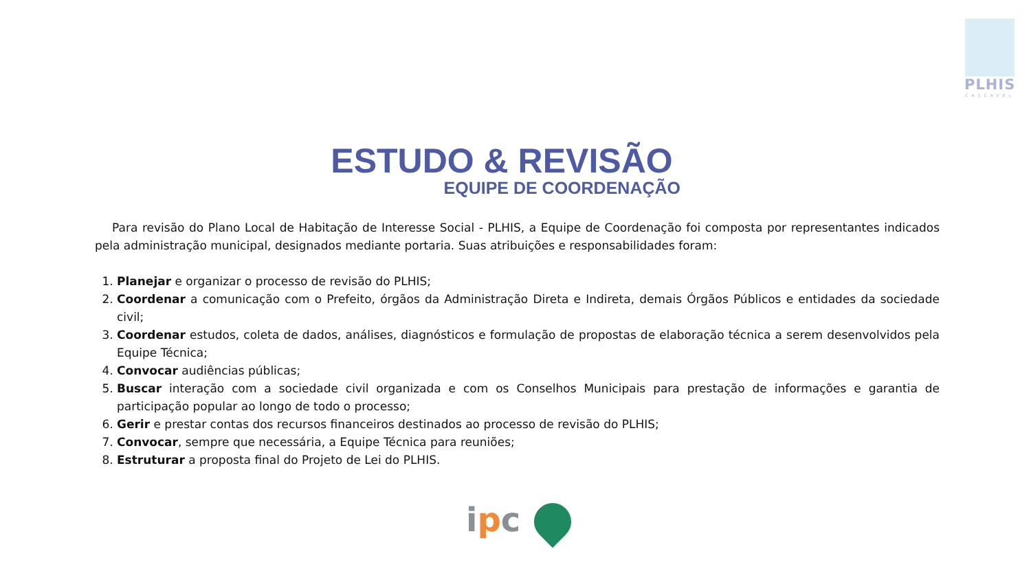PLHIS
CASCAVEL
ESTUDO & REVISÃO
EQUIPE DE COORDENAÇÃO
Para revisão do Plano Local de Habitação de Interesse Social - PLHIS, a Equipe de Coordenação foi composta por representantes indicados pela administração municipal, designados mediante portaria. Suas atribuições e responsabilidades foram:
1. Planejar e organizar o processo de revisão do PLHIS;
2. Coordenar a comunicação com o Prefeito, órgãos da Administração Direta e Indireta, demais Órgãos Públicos e entidades da sociedade civil;
3. Coordenar estudos, coleta de dados, análises, diagnósticos e formulação de propostas de elaboração técnica a serem desenvolvidos pela Equipe Técnica;
4. Convocar audiências públicas;
5. Buscar interação com a sociedade civil organizada e com os Conselhos Municipais para prestação de informações e garantia de participação popular ao longo de todo o processo;
6. Gerir e prestar contas dos recursos financeiros destinados ao processo de revisão do PLHIS;
7. Convocar, sempre que necessária, a Equipe Técnica para reuniões;
8. Estruturar a proposta final do Projeto de Lei do PLHIS.
ipc